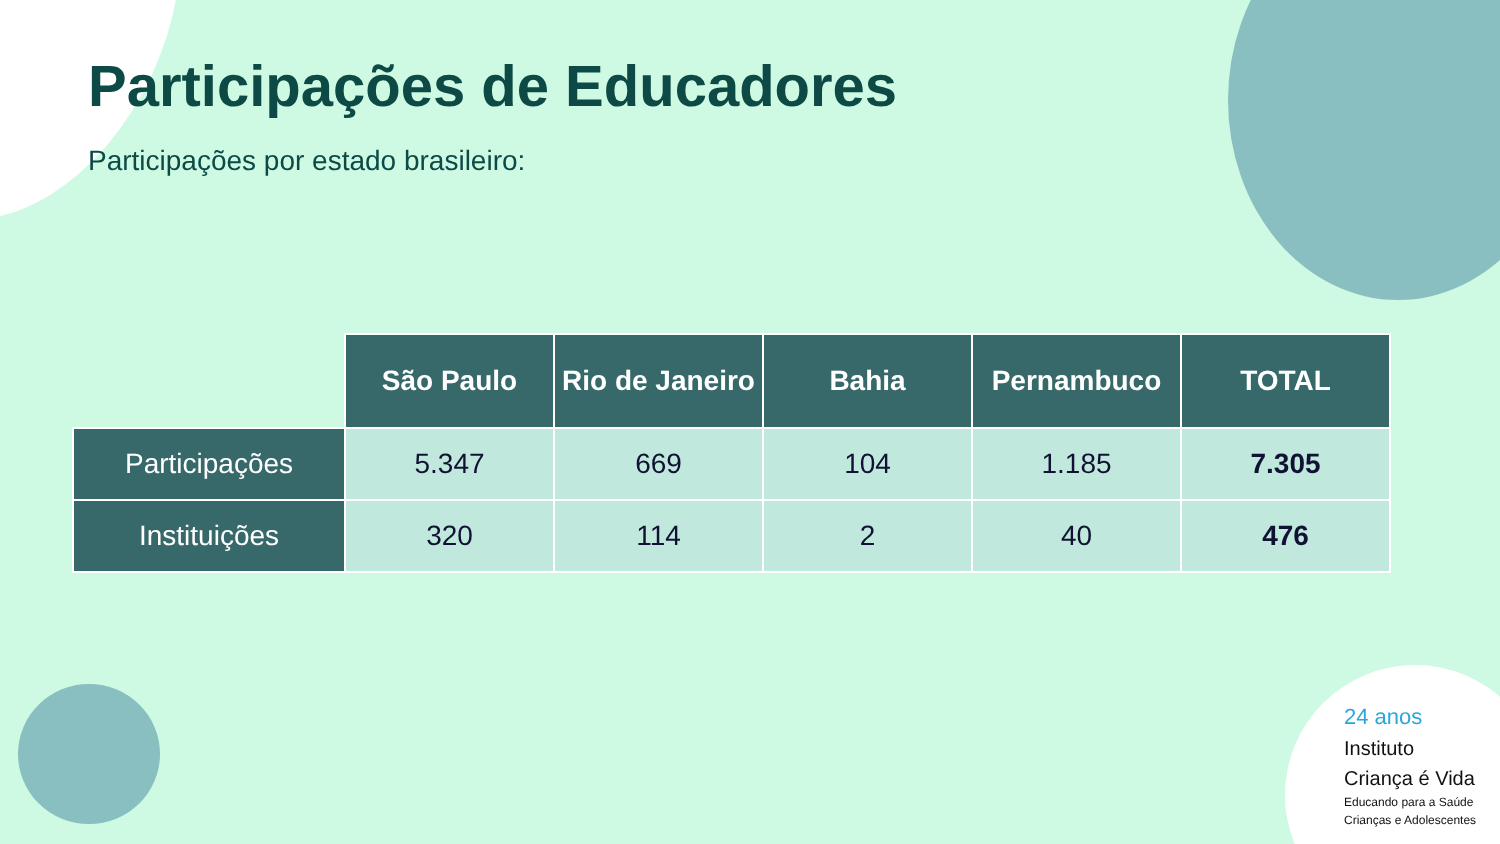Participações de Educadores
Participações por estado brasileiro:
| | São Paulo | Rio de Janeiro | Bahia | Pernambuco | TOTAL |
| --- | --- | --- | --- | --- | --- |
| Participações | 5.347 | 669 | 104 | 1.185 | 7.305 |
| Instituições | 320 | 114 | 2 | 40 | 476 |
24 anos
Instituto
Criança é Vida
Educando para a Saúde
Crianças e Adolescentes